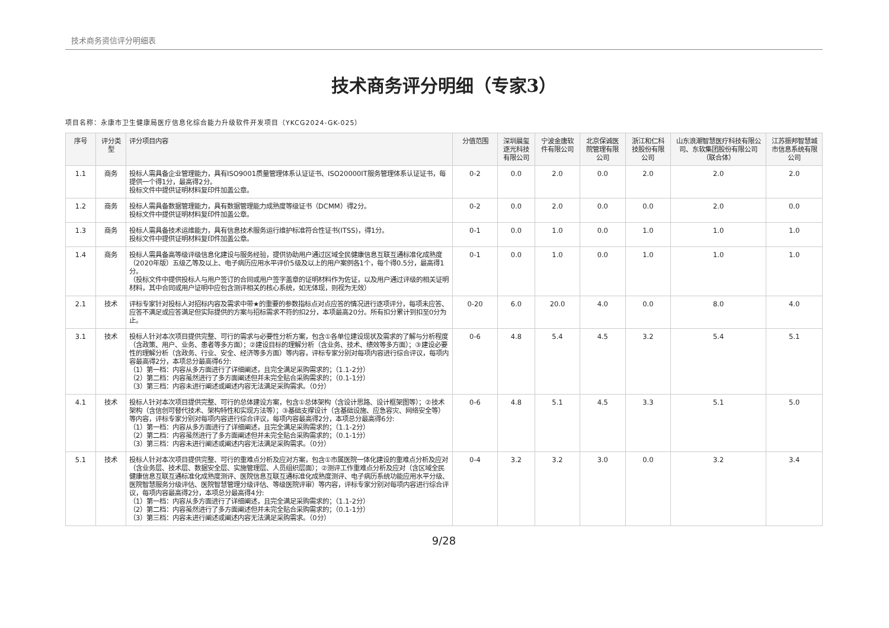技术商务资信评分明细表
技术商务评分明细（专家3）
项目名称：永康市卫生健康局医疗信息化综合能力升级软件开发项目（YKCG2024-GK-025）
| 序号 | 评分类型 | 评分项目内容 | 分值范围 | 深圳晨玺逐光科技有限公司 | 宁波金唐软件有限公司 | 北京保诚医院管理有限公司 | 浙江和仁科技股份有限公司 | 山东浪潮智慧医疗科技有限公司、东软集团股份有限公司（联合体） | 江苏振邦智慧城市信息系统有限公司 |
| --- | --- | --- | --- | --- | --- | --- | --- | --- | --- |
| 1.1 | 商务 | 投标人需具备企业管理能力，具有ISO9001质量管理体系认证证书、ISO20000IT服务管理体系认证证书，每提供一个得1分，最高得2分。 投标文件中提供证明材料复印件加盖公章。 | 0-2 | 0.0 | 2.0 | 0.0 | 2.0 | 2.0 | 2.0 |
| 1.2 | 商务 | 投标人需具备数据管理能力，具有数据管理能力成熟度等级证书（DCMM）得2分。 投标文件中提供证明材料复印件加盖公章。 | 0-2 | 0.0 | 2.0 | 0.0 | 0.0 | 2.0 | 0.0 |
| 1.3 | 商务 | 投标人需具备技术运维能力，具有信息技术服务运行维护标准符合性证书(ITSS)，得1分。 投标文件中提供证明材料复印件加盖公章。 | 0-1 | 0.0 | 1.0 | 0.0 | 1.0 | 1.0 | 1.0 |
| 1.4 | 商务 | 投标人需具备高等级评级信息化建设与服务经验，提供协助用户通过区域全民健康信息互联互通标准化成熟度（2020年版）五级乙等及以上、电子病历应用水平评价5级及以上的用户案例各1个，每个得0.5分，最高得1分。 （投标文件中提供投标人与用户签订的合同或用户签字盖章的证明材料作为佐证，以及用户通过评级的相关证明材料，其中合同或用户证明中应包含测评相关的核心系统，如无体现，则视为无效） | 0-1 | 0.0 | 1.0 | 0.0 | 1.0 | 1.0 | 1.0 |
| 2.1 | 技术 | 评标专家针对投标人对招标内容及需求中带★的重要的参数指标点对点应答的情况进行逐项评分，每项未应答、应答不满足或应答满足但实际提供的方案与招标需求不符的扣2分，本项最高20分。所有扣分累计到扣至0分为止。 | 0-20 | 6.0 | 20.0 | 4.0 | 0.0 | 8.0 | 4.0 |
| 3.1 | 技术 | 投标人针对本次项目提供完整、可行的需求与必要性分析方案，包含①各单位建设现状及需求的了解与分析程度（含政策、用户、业务、患者等多方面）；②建设目标的理解分析（含业务、技术、绩效等多方面）；③建设必要性的理解分析（含政务、行业、安全、经济等多方面）等内容，评标专家分别对每项内容进行综合评议，每项内容最高得2分，本项总分最高得6分: （1）第一档：内容从多方面进行了详细阐述，且完全满足采购需求的；（1.1-2分） （2）第二档：内容虽然进行了多方面阐述但并未完全贴合采购需求的；（0.1-1分） （3）第三档：内容未进行阐述或阐述内容无法满足采购需求。（0分） | 0-6 | 4.8 | 5.4 | 4.5 | 3.2 | 5.4 | 5.1 |
| 4.1 | 技术 | 投标人针对本次项目提供完整、可行的总体建设方案，包含①总体架构（含设计思路、设计框架图等）；②技术架构（含信创可替代技术、架构特性和实现方法等）；③基础支撑设计（含基础设施、应急容灾、网络安全等）等内容，评标专家分别对每项内容进行综合评议，每项内容最高得2分，本项总分最高得6分: （1）第一档：内容从多方面进行了详细阐述，且完全满足采购需求的；（1.1-2分） （2）第二档：内容虽然进行了多方面阐述但并未完全贴合采购需求的；（0.1-1分） （3）第三档：内容未进行阐述或阐述内容无法满足采购需求。（0分） | 0-6 | 4.8 | 5.1 | 4.5 | 3.3 | 5.1 | 5.0 |
| 5.1 | 技术 | 投标人针对本次项目提供完整、可行的重难点分析及应对方案，包含①市属医院一体化建设的重难点分析及应对（含业务层、技术层、数据安全层、实施管理层、人员组织层面）；②测评工作重难点分析及应对（含区域全民健康信息互联互通标准化成熟度测评、医院信息互联互通标准化成熟度测评、电子病历系统功能应用水平分级、医院智慧服务分级评估、医院智慧管理分级评估、等级医院评审）等内容，评标专家分别对每项内容进行综合评议，每项内容最高得2分，本项总分最高得4分: （1）第一档：内容从多方面进行了详细阐述，且完全满足采购需求的；（1.1-2分） （2）第二档：内容虽然进行了多方面阐述但并未完全贴合采购需求的；（0.1-1分） （3）第三档：内容未进行阐述或阐述内容无法满足采购需求。（0分） | 0-4 | 3.2 | 3.2 | 3.0 | 0.0 | 3.2 | 3.4 |
9/28